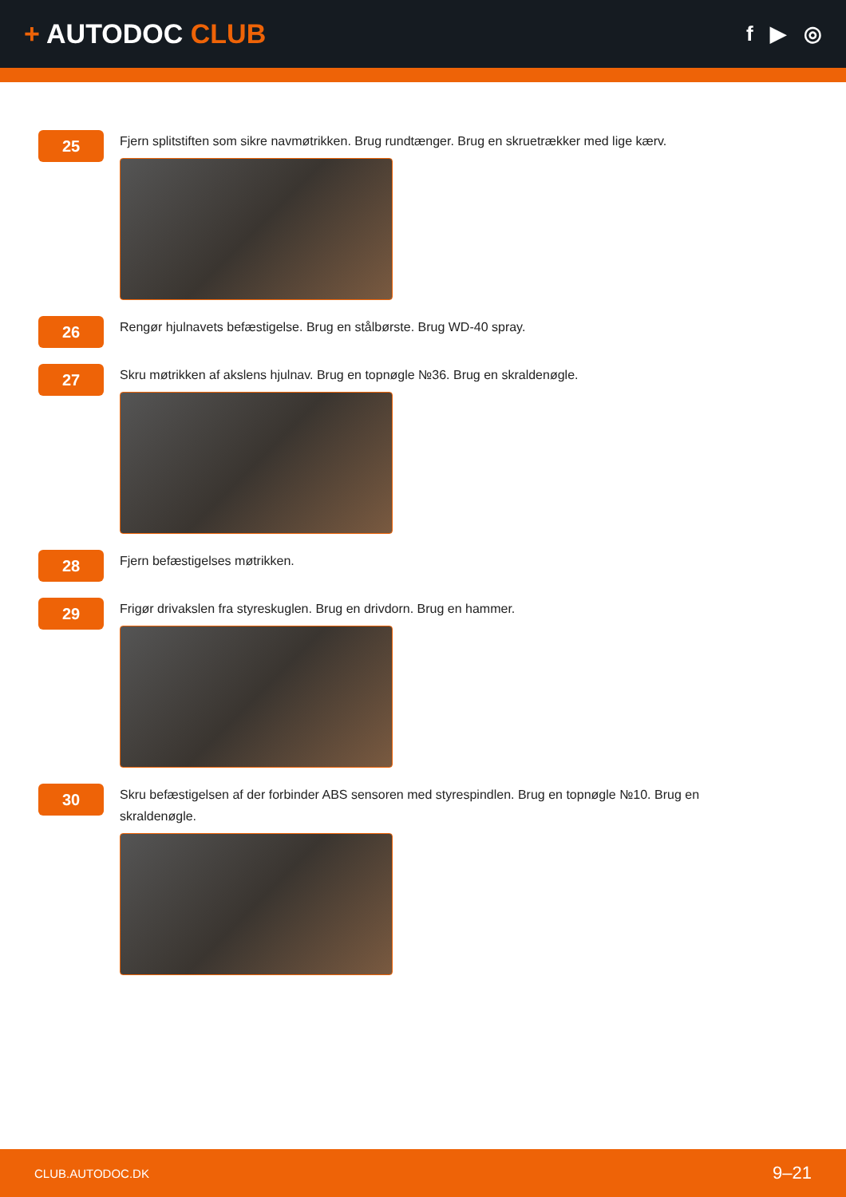+ AUTODOC CLUB
f ▶ ◎
25
Fjern splitstiften som sikre navmøtrikken. Brug rundtænger. Brug en skruetrækker med lige kærv.
26
Rengør hjulnavets befæstigelse. Brug en stålbørste. Brug WD-40 spray.
27
Skru møtrikken af akslens hjulnav. Brug en topnøgle №36. Brug en skraldenøgle.
28
Fjern befæstigelses møtrikken.
29
Frigør drivakslen fra styreskuglen. Brug en drivdorn. Brug en hammer.
30
Skru befæstigelsen af der forbinder ABS sensoren med styrespindlen. Brug en topnøgle №10. Brug en skraldenøgle.
CLUB.AUTODOC.DK 9–21